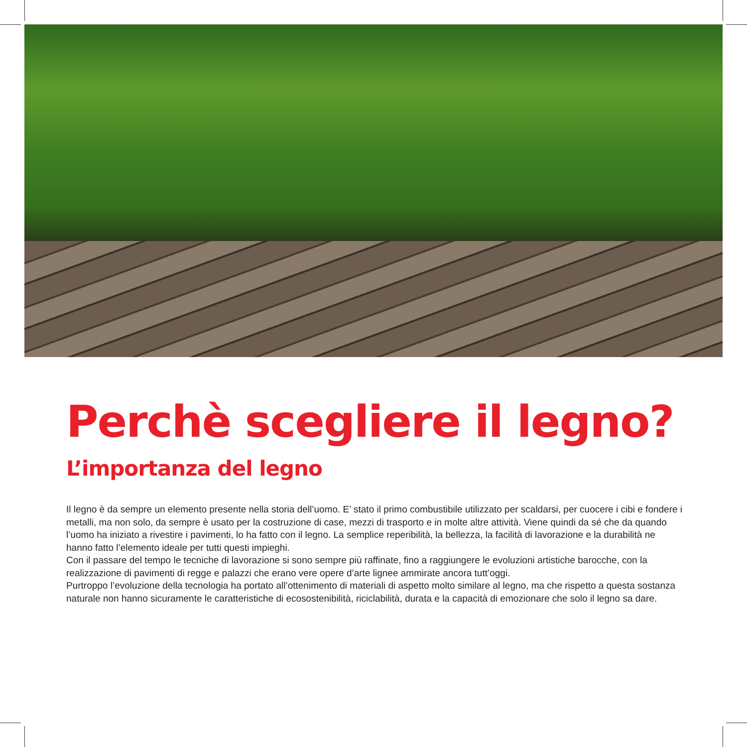Perchè scegliere il legno?
L’importanza del legno
Il legno è da sempre un elemento presente nella storia dell’uomo. E’ stato il primo combustibile utilizzato per scaldarsi, per cuocere i cibi e fondere i metalli, ma non solo, da sempre è usato per la costruzione di case, mezzi di trasporto e in molte altre attività. Viene quindi da sé che da quando l’uomo ha iniziato a rivestire i pavimenti, lo ha fatto con il legno. La semplice reperibilità, la bellezza, la facilità di lavorazione e la durabilità ne hanno fatto l’elemento ideale per tutti questi impieghi.
Con il passare del tempo le tecniche di lavorazione si sono sempre più raffinate, fino a raggiungere le evoluzioni artistiche barocche, con la realizzazione di pavimenti di regge e palazzi che erano vere opere d’arte lignee ammirate ancora tutt’oggi.
Purtroppo l’evoluzione della tecnologia ha portato all’ottenimento di materiali di aspetto molto similare al legno, ma che rispetto a questa sostanza naturale non hanno sicuramente le caratteristiche di ecosostenibilità, riciclabilità, durata e la capacità di emozionare che solo il legno sa dare.